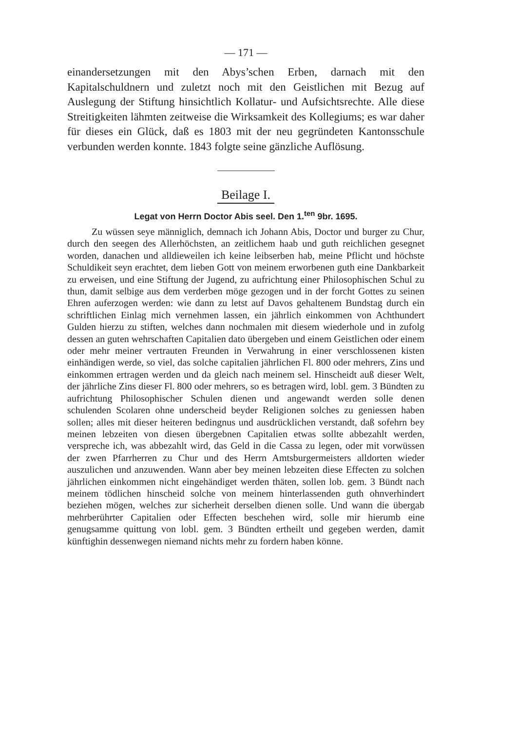— 171 —
einandersetzungen mit den Abys’schen Erben, darnach mit den Kapitalschuldnern und zuletzt noch mit den Geistlichen mit Bezug auf Auslegung der Stiftung hinsichtlich Kollatur- und Aufsichtsrechte. Alle diese Streitigkeiten lähmten zeitweise die Wirksamkeit des Kollegiums; es war daher für dieses ein Glück, daß es 1803 mit der neu gegründeten Kantonsschule verbunden werden konnte. 1843 folgte seine gänzliche Auflösung.
Beilage I.
Legat von Herrn Doctor Abis seel. Den 1.<sup>ten</sup> 9br. 1695.
Zu wüssen seye männiglich, demnach ich Johann Abis, Doctor und burger zu Chur, durch den seegen des Allerhöchsten, an zeitlichem haab und guth reichlichen gesegnet worden, danachen und alldieweilen ich keine leibserben hab, meine Pflicht und höchste Schuldikeit seyn erachtet, dem lieben Gott von meinem erworbenen guth eine Dankbarkeit zu erweisen, und eine Stiftung der Jugend, zu aufrichtung einer Philosophischen Schul zu thun, damit selbige aus dem verderben möge gezogen und in der forcht Gottes zu seinen Ehren auferzogen werden: wie dann zu letst auf Davos gehaltenem Bundstag durch ein schriftlichen Einlag mich vernehmen lassen, ein jährlich einkommen von Achthundert Gulden hierzu zu stiften, welches dann nochmalen mit diesem wiederhole und in zufolg dessen an guten wehrschaften Capitalien dato übergeben und einem Geistlichen oder einem oder mehr meiner vertrauten Freunden in Verwahrung in einer verschlossenen kisten einhändigen werde, so viel, das solche capitalien jährlichen Fl. 800 oder mehrers, Zins und einkommen ertragen werden und da gleich nach meinem sel. Hinscheidt auß dieser Welt, der jährliche Zins dieser Fl. 800 oder mehrers, so es betragen wird, lobl. gem. 3 Bündten zu aufrichtung Philosophischer Schulen dienen und angewandt werden solle denen schulenden Scolaren ohne underscheid beyder Religionen solches zu geniessen haben sollen; alles mit dieser heiteren bedingnus und ausdrücklichen verstandt, daß sofehrn bey meinen lebzeiten von diesen übergebnen Capitalien etwas sollte abbezahlt werden, verspreche ich, was abbezahlt wird, das Geld in die Cassa zu legen, oder mit vorwüssen der zwen Pfarrherren zu Chur und des Herrn Amtsburgermeisters alldorten wieder auszulichen und anzuwenden. Wann aber bey meinen lebzeiten diese Effecten zu solchen jährlichen einkommen nicht eingehändiget werden thäten, sollen lob. gem. 3 Bündt nach meinem tödlichen hinscheid solche von meinem hinterlassenden guth ohnverhindert beziehen mögen, welches zur sicherheit derselben dienen solle. Und wann die übergab mehrberührter Capitalien oder Effecten beschehen wird, solle mir hierumb eine genugsamme quittung von lobl. gem. 3 Bündten ertheilt und gegeben werden, damit künftighin dessenwegen niemand nichts mehr zu fordern haben könne.